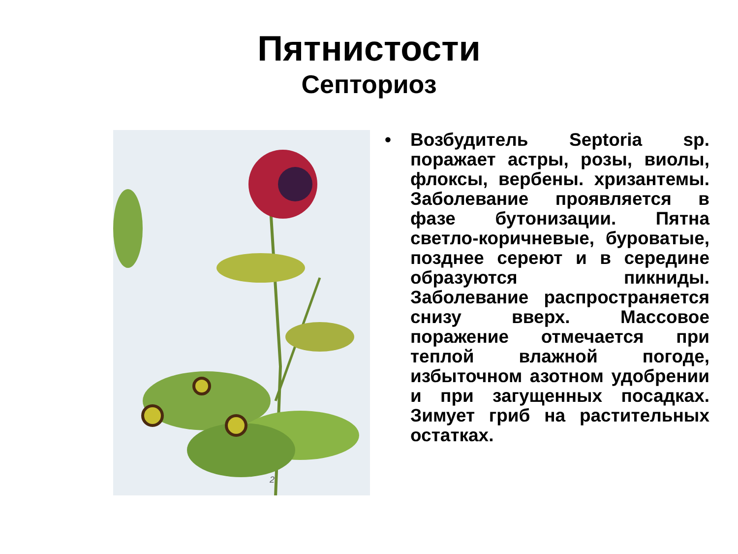Пятнистости
Септориоз
2
• Возбудитель Septoria sp. поражает астры, розы, виолы, флоксы, вербены. хризантемы. Заболевание проявляется в фазе бутонизации. Пятна светло-коричневые, буроватые, позднее сереют и в середине образуются пикниды. Заболевание распространяется снизу вверх. Массовое поражение отмечается при теплой влажной погоде, избыточном азотном удобрении и при загущенных посадках. Зимует гриб на растительных остатках.